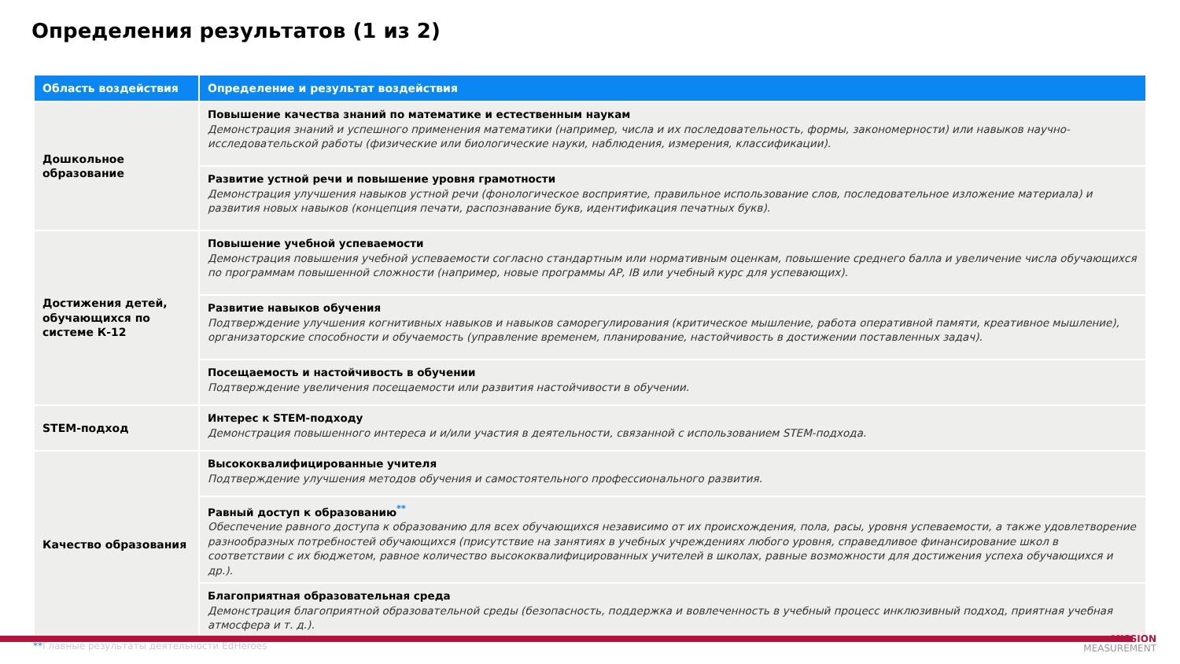Определения результатов (1 из 2)
| Область воздействия | Определение и результат воздействия |
| --- | --- |
| Дошкольное образование | Повышение качества знаний по математике и естественным наукам Демонстрация знаний и успешного применения математики (например, числа и их последовательность, формы, закономерности) или навыков научно-исследовательской работы (физические или биологические науки, наблюдения, измерения, классификации). |
| | Развитие устной речи и повышение уровня грамотности Демонстрация улучшения навыков устной речи (фонологическое восприятие, правильное использование слов, последовательное изложение материала) и развития новых навыков (концепция печати, распознавание букв, идентификация печатных букв). |
| Достижения детей, обучающихся по системе К-12 | Повышение учебной успеваемости Демонстрация повышения учебной успеваемости согласно стандартным или нормативным оценкам, повышение среднего балла и увеличение числа обучающихся по программам повышенной сложности (например, новые программы AP, IB или учебный курс для успевающих). |
| | Развитие навыков обучения Подтверждение улучшения когнитивных навыков и навыков саморегулирования (критическое мышление, работа оперативной памяти, креативное мышление), организаторские способности и обучаемость (управление временем, планирование, настойчивость в достижении поставленных задач). |
| | Посещаемость и настойчивость в обучении Подтверждение увеличения посещаемости или развития настойчивости в обучении. |
| STEM-подход | Интерес к STEM-подходу Демонстрация повышенного интереса и и/или участия в деятельности, связанной с использованием STEM-подхода. |
| Качество образования | Высококвалифицированные учителя Подтверждение улучшения методов обучения и самостоятельного профессионального развития. |
| | Равный доступ к образованию<sup>**</sup> Обеспечение равного доступа к образованию для всех обучающихся независимо от их происхождения, пола, расы, уровня успеваемости, а также удовлетворение разнообразных потребностей обучающихся (присутствие на занятиях в учебных учреждениях любого уровня, справедливое финансирование школ в соответствии с их бюджетом, равное количество высококвалифицированных учителей в школах, равные возможности для достижения успеха обучающихся и др.). |
| | Благоприятная образовательная среда Демонстрация благоприятной образовательной среды (безопасность, поддержка и вовлеченность в учебный процесс инклюзивный подход, приятная учебная атмосфера и т. д.). |
**Главные результаты деятельности EdHeroes
MISSION
MEASUREMENT